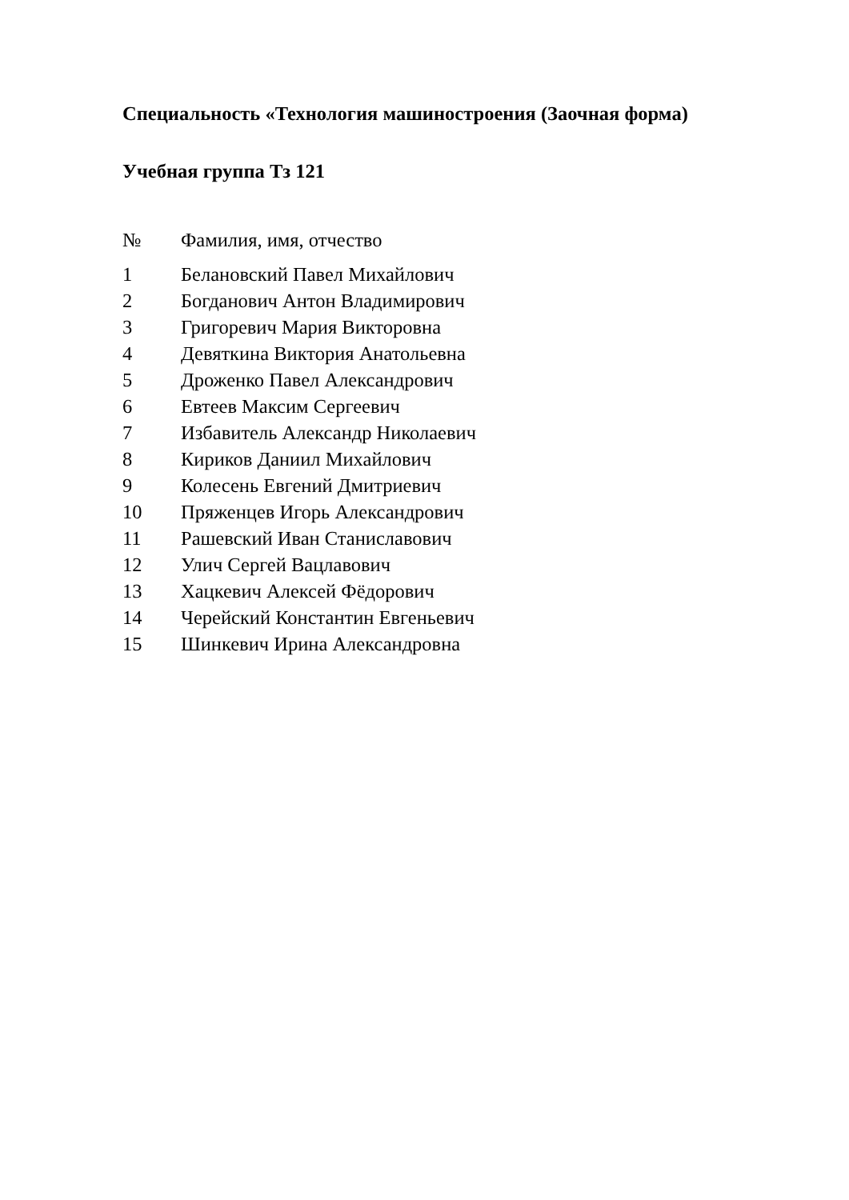Специальность «Технология машиностроения (Заочная форма)
Учебная группа Тз 121
| № | Фамилия, имя, отчество |
| --- | --- |
| 1 | Белановский Павел Михайлович |
| 2 | Богданович Антон Владимирович |
| 3 | Григоревич Мария Викторовна |
| 4 | Девяткина Виктория Анатольевна |
| 5 | Дроженко Павел Александрович |
| 6 | Евтеев Максим Сергеевич |
| 7 | Избавитель Александр Николаевич |
| 8 | Кириков Даниил Михайлович |
| 9 | Колесень Евгений Дмитриевич |
| 10 | Пряженцев Игорь Александрович |
| 11 | Рашевский Иван Станиславович |
| 12 | Улич Сергей Вацлавович |
| 13 | Хацкевич Алексей Фёдорович |
| 14 | Черейский Константин Евгеньевич |
| 15 | Шинкевич Ирина Александровна |